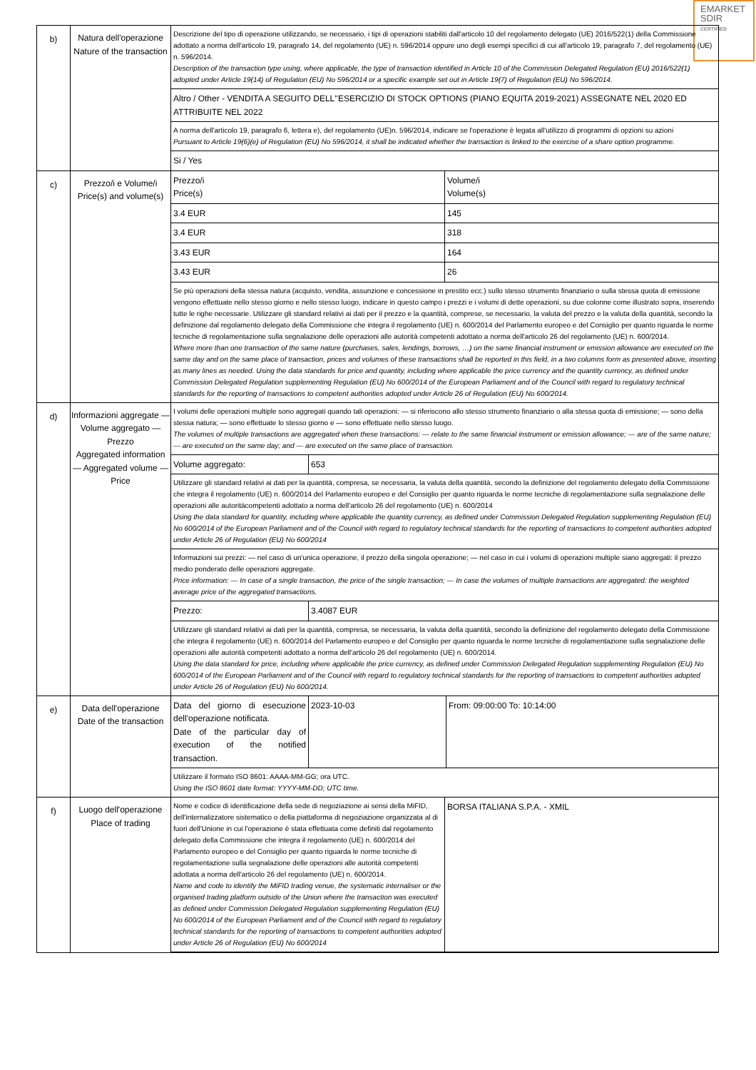EMARKET
SDIR
CERTIFIED
| b) | Natura dell'operazione Nature of the transaction | Descrizione del tipo di operazione utilizzando, se necessario, i tipi di operazioni stabiliti dall'articolo 10 del regolamento delegato (UE) 2016/522(1) della Commissione adottato a norma dell'articolo 19, paragrafo 14, del regolamento (UE) n. 596/2014 oppure uno degli esempi specifici di cui all'articolo 19, paragrafo 7, del regolamento (UE) n. 596/2014. Description of the transaction type using, where applicable, the type of transaction identified in Article 10 of the Commission Delegated Regulation (EU) 2016/522(1) adopted under Article 19(14) of Regulation (EU) No 596/2014 or a specific example set out in Article 19(7) of Regulation (EU) No 596/2014. Altro / Other - VENDITA A SEGUITO DELL''ESERCIZIO DI STOCK OPTIONS (PIANO EQUITA 2019-2021) ASSEGNATE NEL 2020 ED ATTRIBUITE NEL 2022 A norma dell'articolo 19, paragrafo 6, lettera e), del regolamento (UE)n. 596/2014, indicare se l'operazione è legata all'utilizzo di programmi di opzioni su azioni Pursuant to Article 19(6)(e) of Regulation (EU) No 596/2014, it shall be indicated whether the transaction is linked to the exercise of a share option programme. Si / Yes |
| c) | Prezzo/i e Volume/i Price(s) and volume(s) | / Prezzo/i Price(s) / Volume/i Volume(s) / / 3.4 EUR / 145 / / 3.4 EUR / 318 / / 3.43 EUR / 164 / / 3.43 EUR / 26 / Se più operazioni della stessa natura (acquisto, vendita, assunzione e concessione in prestito ecc.) sullo stesso strumento finanziario o sulla stessa quota di emissione vengono effettuate nello stesso giorno e nello stesso luogo, indicare in questo campo i prezzi e i volumi di dette operazioni, su due colonne come illustrato sopra, inserendo tutte le righe necessarie. Utilizzare gli standard relativi ai dati per il prezzo e la quantità, comprese, se necessario, la valuta del prezzo e la valuta della quantità, secondo la definizione dal regolamento delegato della Commissione che integra il regolamento (UE) n. 600/2014 del Parlamento europeo e del Consiglio per quanto riguarda le norme tecniche di regolamentazione sulla segnalazione delle operazioni alle autorità competenti adottato a norma dell'articolo 26 del regolamento (UE) n. 600/2014. Where more than one transaction of the same nature (purchases, sales, lendings, borrows, …) on the same financial instrument or emission allowance are executed on the same day and on the same place of transaction, prices and volumes of these transactions shall be reported in this field, in a two columns form as presented above, inserting as many lines as needed. Using the data standards for price and quantity, including where applicable the price currency and the quantity currency, as defined under Commission Delegated Regulation supplementing Regulation (EU) No 600/2014 of the European Parliament and of the Council with regard to regulatory technical standards for the reporting of transactions to competent authorities adopted under Article 26 of Regulation (EU) No 600/2014. |
| d) | Informazioni aggregate — Volume aggregato — Prezzo Aggregated information — Aggregated volume — Price | I volumi delle operazioni multiple sono aggregati quando tali operazioni: — si riferiscono allo stesso strumento finanziario o alla stessa quota di emissione; — sono della stessa natura; — sono effettuate lo stesso giorno e — sono effettuate nello stesso luogo. The volumes of multiple transactions are aggregated when these transactions: — relate to the same financial instrument or emission allowance; — are of the same nature; — are executed on the same day; and — are executed on the same place of transaction. / Volume aggregato: / 653 / Utilizzare gli standard relativi ai dati per la quantità, compresa, se necessaria, la valuta della quantità, secondo la definizione del regolamento delegato della Commissione che integra il regolamento (UE) n. 600/2014 del Parlamento europeo e del Consiglio per quanto riguarda le norme tecniche di regolamentazione sulla segnalazione delle operazioni alle autoritàcompetenti adottato a norma dell'articolo 26 del regolamento (UE) n. 600/2014 Using the data standard for quantity, including where applicable the quantity currency, as defined under Commission Delegated Regulation supplementing Regulation (EU) No 600/2014 of the European Parliament and of the Council with regard to regulatory technical standards for the reporting of transactions to competent authorities adopted under Article 26 of Regulation (EU) No 600/2014 Informazioni sui prezzi: — nel caso di un'unica operazione, il prezzo della singola operazione; — nel caso in cui i volumi di operazioni multiple siano aggregati: il prezzo medio ponderato delle operazioni aggregate. Price information: — In case of a single transaction, the price of the single transaction; — In case the volumes of multiple transactions are aggregated: the weighted average price of the aggregated transactions. / Prezzo: / 3.4087 EUR / Utilizzare gli standard relativi ai dati per la quantità, compresa, se necessaria, la valuta della quantità, secondo la definizione del regolamento delegato della Commissione che integra il regolamento (UE) n. 600/2014 del Parlamento europeo e del Consiglio per quanto riguarda le norme tecniche di regolamentazione sulla segnalazione delle operazioni alle autorità competenti adottato a norma dell'articolo 26 del regolamento (UE) n. 600/2014. Using the data standard for price, including where applicable the price currency, as defined under Commission Delegated Regulation supplementing Regulation (EU) No 600/2014 of the European Parliament and of the Council with regard to regulatory technical standards for the reporting of transactions to competent authorities adopted under Article 26 of Regulation (EU) No 600/2014. |
| e) | Data dell'operazione Date of the transaction | / Data del giorno di esecuzione dell'operazione notificata. Date of the particular day of execution of the notified transaction. / 2023-10-03 / From: 09:00:00 To: 10:14:00 / Utilizzare il formato ISO 8601: AAAA-MM-GG; ora UTC. Using the ISO 8601 date format: YYYY-MM-DD; UTC time. |
| f) | Luogo dell'operazione Place of trading | / Nome e codice di identificazione della sede di negoziazione ai sensi della MiFID, dell'internalizzatore sistematico o della piattaforma di negoziazione organizzata al di fuori dell'Unione in cui l'operazione è stata effettuata come definiti dal regolamento delegato della Commissione che integra il regolamento (UE) n. 600/2014 del Parlamento europeo e del Consiglio per quanto riguarda le norme tecniche di regolamentazione sulla segnalazione delle operazioni alle autorità competenti adottata a norma dell'articolo 26 del regolamento (UE) n. 600/2014. Name and code to identify the MiFID trading venue, the systematic internaliser or the organised trading platform outside of the Union where the transaction was executed as defined under Commission Delegated Regulation supplementing Regulation (EU) No 600/2014 of the European Parliament and of the Council with regard to regulatory technical standards for the reporting of transactions to competent authorities adopted under Article 26 of Regulation (EU) No 600/2014 / BORSA ITALIANA S.P.A. - XMIL / |